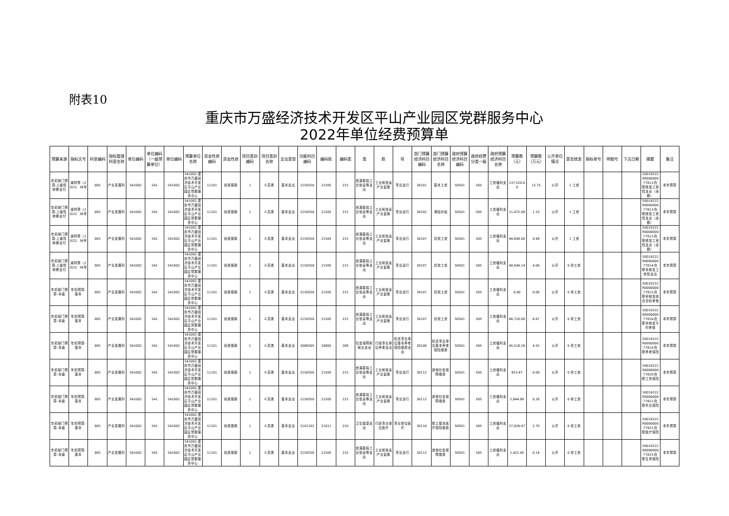附表10
重庆市万盛经济技术开发区平山产业园区党群服务中心
2022年单位经费预算单
| 预算来源 | 指标文号 | 科室编码 | 指标管理科室名称 | 单位编码 | 单位编码（一级预算单位） | 单位编码 | 预算单位名称 | 资金性质编码 | 资金性质 | 项目类别编码 | 项目类别名称 | 支出类型 | 功能科目编码 | 编码款 | 编码类 | 类 | 款 | 项 | 部门预算经济科目编码 | 部门预算经济科目名称 | 政府预算经济科目编码 | 政府经费分类一级 | 政府预算经济科目名称 | 预算数（元） | 预算数（万元） | 公开单位情况 | 是否统发 | 指标单号 | 明细号 | 下达日期 | 摘要 | 备注 |
| --- | --- | --- | --- | --- | --- | --- | --- | --- | --- | --- | --- | --- | --- | --- | --- | --- | --- | --- | --- | --- | --- | --- | --- | --- | --- | --- | --- | --- | --- | --- | --- | --- |
| 年初部门预算-上级性转移支付 | 渝财预（2021）36号 | 005 | 产业发展科 | 541002 | 541 | 541002 | 541002-重庆市万盛经济技术开发区平山产业园区党群服务中心 | 11101 | 经费拨款 | 1 | 人员类 | 基本支出 | 2150550 | 21505 | 215 | 资源勘探工业信息等支出 | 工业和信息产业监管 | 事业运行 | 30101 | 基本工资 | 50501 | 505 | 工资福利支出 | 137,520.00 | 13.75 | 公开 | 1 工资 | | | | 50019222R000000077813-在职统发工资性支出（全额） | 本年预算 |
| 年初部门预算-上级性转移支付 | 渝财预（2021）36号 | 005 | 产业发展科 | 541002 | 541 | 541002 | 541002-重庆市万盛经济技术开发区平山产业园区党群服务中心 | 11101 | 经费拨款 | 1 | 人员类 | 基本支出 | 2150550 | 21505 | 215 | 资源勘探工业信息等支出 | 工业和信息产业监管 | 事业运行 | 30102 | 津贴补贴 | 50501 | 505 | 工资福利支出 | 11,472.00 | 1.15 | 公开 | 1 工资 | | | | 50019222R000000077813-在职统发工资性支出（全额） | 本年预算 |
| 年初部门预算-上级性转移支付 | 渝财预（2021）36号 | 005 | 产业发展科 | 541002 | 541 | 541002 | 541002-重庆市万盛经济技术开发区平山产业园区党群服务中心 | 11101 | 经费拨款 | 1 | 人员类 | 基本支出 | 2150550 | 21505 | 215 | 资源勘探工业信息等支出 | 工业和信息产业监管 | 事业运行 | 30107 | 绩效工资 | 50501 | 505 | 工资福利支出 | 94,848.00 | 9.48 | 公开 | 1 工资 | | | | 50019222R000000077813-在职统发工资性支出（全额） | 本年预算 |
| 年初部门预算-上级性转移支付 | 渝财预（2021）36号 | 005 | 产业发展科 | 541002 | 541 | 541002 | 541002-重庆市万盛经济技术开发区平山产业园区党群服务中心 | 11101 | 经费拨款 | 1 | 人员类 | 基本支出 | 2150550 | 21505 | 215 | 资源勘探工业信息等支出 | 工业和信息产业监管 | 事业运行 | 30107 | 绩效工资 | 50501 | 505 | 工资福利支出 | 40,649.14 | 4.06 | 公开 | 0 非工资 | | | | 50019222R000000077814-在职非统发工资性支出 | 本年预算 |
| 年初部门预算-本级 | 年初预算-基本 | 005 | 产业发展科 | 541002 | 541 | 541002 | 541002-重庆市万盛经济技术开发区平山产业园区党群服务中心 | 11101 | 经费拨款 | 1 | 人员类 | 基本支出 | 2150550 | 21505 | 215 | 资源勘探工业信息等支出 | 工业和信息产业监管 | 事业运行 | 30107 | 绩效工资 | 50501 | 505 | 工资福利支出 | 0.00 | 0.00 | 公开 | 0 非工资 | | | | 50019222R000000077815-在职非统发综合目标考核 | 本年预算 |
| 年初部门预算-本级 | 年初预算-基本 | 005 | 产业发展科 | 541002 | 541 | 541002 | 541002-重庆市万盛经济技术开发区平山产业园区党群服务中心 | 11101 | 经费拨款 | 1 | 人员类 | 基本支出 | 2150550 | 21505 | 215 | 资源勘探工业信息等支出 | 工业和信息产业监管 | 事业运行 | 30107 | 绩效工资 | 50501 | 505 | 工资福利支出 | 66,720.00 | 6.67 | 公开 | 0 非工资 | | | | 50019222R000000077816-在职非统发平时考核 | 本年预算 |
| 年初部门预算-本级 | 年初预算-基本 | 005 | 产业发展科 | 541002 | 541 | 541002 | 541002-重庆市万盛经济技术开发区平山产业园区党群服务中心 | 11101 | 经费拨款 | 1 | 人员类 | 基本支出 | 2080505 | 20805 | 208 | 社会保障和就业支出 | 行政事业单位养老支出 | 机关事业单位基本养老保险缴费支出 | 30108 | 机关事业单位基本养老保险缴费 | 50501 | 505 | 工资福利支出 | 45,518.26 | 4.55 | 公开 | 0 非工资 | | | | 50019222R000000077819-在职养老保险 | 本年预算 |
| 年初部门预算-本级 | 年初预算-基本 | 005 | 产业发展科 | 541002 | 541 | 541002 | 541002-重庆市万盛经济技术开发区平山产业园区党群服务中心 | 11101 | 经费拨款 | 1 | 人员类 | 基本支出 | 2150550 | 21505 | 215 | 资源勘探工业信息等支出 | 工业和信息产业监管 | 事业运行 | 30112 | 其他社会保障缴费 | 50501 | 505 | 工资福利支出 | 853.47 | 0.09 | 公开 | 0 非工资 | | | | 50019222R000000077820-在职工伤保险 | 本年预算 |
| 年初部门预算-本级 | 年初预算-基本 | 005 | 产业发展科 | 541002 | 541 | 541002 | 541002-重庆市万盛经济技术开发区平山产业园区党群服务中心 | 11101 | 经费拨款 | 1 | 人员类 | 基本支出 | 2150550 | 21505 | 215 | 资源勘探工业信息等支出 | 工业和信息产业监管 | 事业运行 | 30112 | 其他社会保障缴费 | 50501 | 505 | 工资福利支出 | 2,844.89 | 0.28 | 公开 | 0 非工资 | | | | 50019222R000000077821-在职失业保险 | 本年预算 |
| 年初部门预算-本级 | 年初预算-基本 | 005 | 产业发展科 | 541002 | 541 | 541002 | 541002-重庆市万盛经济技术开发区平山产业园区党群服务中心 | 11101 | 经费拨款 | 1 | 人员类 | 基本支出 | 2101102 | 21011 | 210 | 卫生健康支出 | 行政事业单位医疗 | 事业单位医疗 | 30110 | 职工基本医疗保险缴费 | 50501 | 505 | 工资福利支出 | 27,026.47 | 2.70 | 公开 | 0 非工资 | | | | 50019222R000000077822-在职医疗保险 | 本年预算 |
| 年初部门预算-本级 | 年初预算-基本 | 005 | 产业发展科 | 541002 | 541 | 541002 | 541002-重庆市万盛经济技术开发区平山产业园区党群服务中心 | 11101 | 经费拨款 | 1 | 人员类 | 基本支出 | 2150550 | 21505 | 215 | 资源勘探工业信息等支出 | 工业和信息产业监管 | 事业运行 | 30112 | 其他社会保障缴费 | 50501 | 505 | 工资福利支出 | 1,422.45 | 0.14 | 公开 | 0 非工资 | | | | 50019222R000000077823-在职生育保险 | 本年预算 |